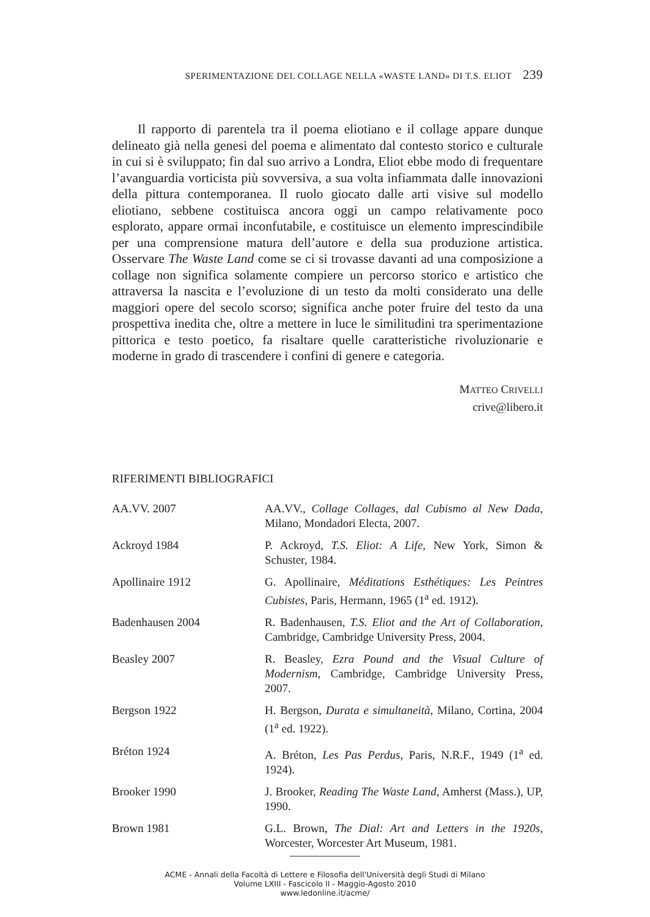SPERIMENTAZIONE DEL COLLAGE NELLA «WASTE LAND» DI T.S. ELIOT 239
Il rapporto di parentela tra il poema eliotiano e il collage appare dunque delineato già nella genesi del poema e alimentato dal contesto storico e culturale in cui si è sviluppato; fin dal suo arrivo a Londra, Eliot ebbe modo di frequentare l’avanguardia vorticista più sovversiva, a sua volta infiammata dalle innovazioni della pittura contemporanea. Il ruolo giocato dalle arti visive sul modello eliotiano, sebbene costituisca ancora oggi un campo relativamente poco esplorato, appare ormai inconfutabile, e costituisce un elemento imprescindibile per una comprensione matura dell’autore e della sua produzione artistica. Osservare The Waste Land come se ci si trovasse davanti ad una composizione a collage non significa solamente compiere un percorso storico e artistico che attraversa la nascita e l’evoluzione di un testo da molti considerato una delle maggiori opere del secolo scorso; significa anche poter fruire del testo da una prospettiva inedita che, oltre a mettere in luce le similitudini tra sperimentazione pittorica e testo poetico, fa risaltare quelle caratteristiche rivoluzionarie e moderne in grado di trascendere i confini di genere e categoria.
MATTEO CRIVELLI
crive@libero.it
RIFERIMENTI BIBLIOGRAFICI
| AA.VV. 2007 | AA.VV., Collage Collages, dal Cubismo al New Dada , Milano, Mondadori Electa, 2007. |
| Ackroyd 1984 | P. Ackroyd, T.S. Eliot: A Life , New York, Simon & Schuster, 1984. |
| Apollinaire 1912 | G. Apollinaire, Méditations Esthétiques: Les Peintres Cubistes , Paris, Hermann, 1965 (1<sup>a</sup> ed. 1912). |
| Badenhausen 2004 | R. Badenhausen, T.S. Eliot and the Art of Collaboration , Cambridge, Cambridge University Press, 2004. |
| Beasley 2007 | R. Beasley, Ezra Pound and the Visual Culture of Modernism , Cambridge, Cambridge University Press, 2007. |
| Bergson 1922 | H. Bergson, Durata e simultaneità , Milano, Cortina, 2004 (1<sup>a</sup> ed. 1922). |
| Bréton 1924 | A. Bréton, Les Pas Perdus , Paris, N.R.F., 1949 (1<sup>a</sup> ed. 1924). |
| Brooker 1990 | J. Brooker, Reading The Waste Land , Amherst (Mass.), UP, 1990. |
| Brown 1981 | G.L. Brown, The Dial: Art and Letters in the 1920s , Worcester, Worcester Art Museum, 1981. |
ACME - Annali della Facoltà di Lettere e Filosofia dell'Università degli Studi di Milano
Volume LXIII - Fascicolo II - Maggio-Agosto 2010
www.ledonline.it/acme/